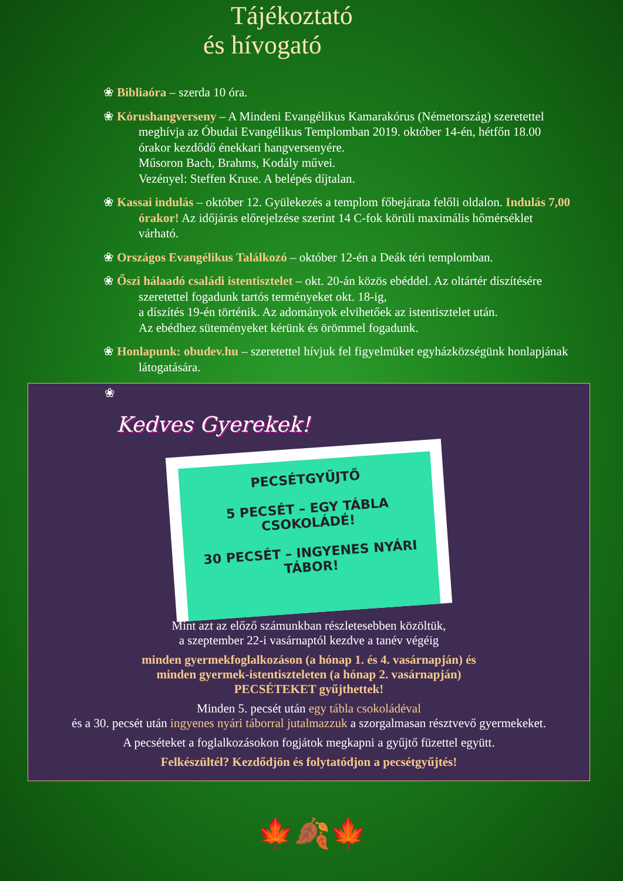Tájékoztató
és hívogató
❀ Bibliaóra – szerda 10 óra.
❀ Kórushangverseny – A Mindeni Evangélikus Kamarakórus (Németország) szeretettel meghívja az Óbudai Evangélikus Templomban 2019. október 14-én, hétfőn 18.00 órakor kezdődő énekkari hangversenyére.
Műsoron Bach, Brahms, Kodály művei.
Vezényel: Steffen Kruse. A belépés díjtalan.
❀ Kassai indulás – október 12. Gyülekezés a templom főbejárata felőli oldalon. Indulás 7,00 órakor! Az időjárás előrejelzése szerint 14 C-fok körüli maximális hőmérséklet várható.
❀ Országos Evangélikus Találkozó – október 12-én a Deák téri templomban.
❀ Őszi hálaadó családi istentisztelet – okt. 20-án közös ebéddel. Az oltártér díszítésére szeretettel fogadunk tartós terményeket okt. 18-ig,
a díszítés 19-én történik. Az adományok elvihetőek az istentisztelet után.
Az ebédhez süteményeket kérünk és örömmel fogadunk.
❀ Honlapunk: obudev.hu – szeretettel hívjuk fel figyelmüket egyházközségünk honlapjának látogatására.
❀
Kedves Gyerekek!
PECSÉTGYŰJTŐ
5 PECSÉT – EGY TÁBLA CSOKOLÁDÉ!
30 PECSÉT – INGYENES NYÁRI TÁBOR!
Mint azt az előző számunkban részletesebben közöltük,
a szeptember 22-i vasárnaptól kezdve a tanév végéig
minden gyermekfoglalkozáson (a hónap 1. és 4. vasárnapján) és
minden gyermek-istentiszteleten (a hónap 2. vasárnapján)
PECSÉTEKET gyűjthettek!
Minden 5. pecsét után egy tábla csokoládéval
és a 30. pecsét után ingyenes nyári táborral jutalmazzuk a szorgalmasan résztvevő gyermekeket.
A pecséteket a foglalkozásokon fogjátok megkapni a gyűjtő füzettel együtt.
Felkészültél? Kezdődjön és folytatódjon a pecsétgyűjtés!
🍁🍂🍁